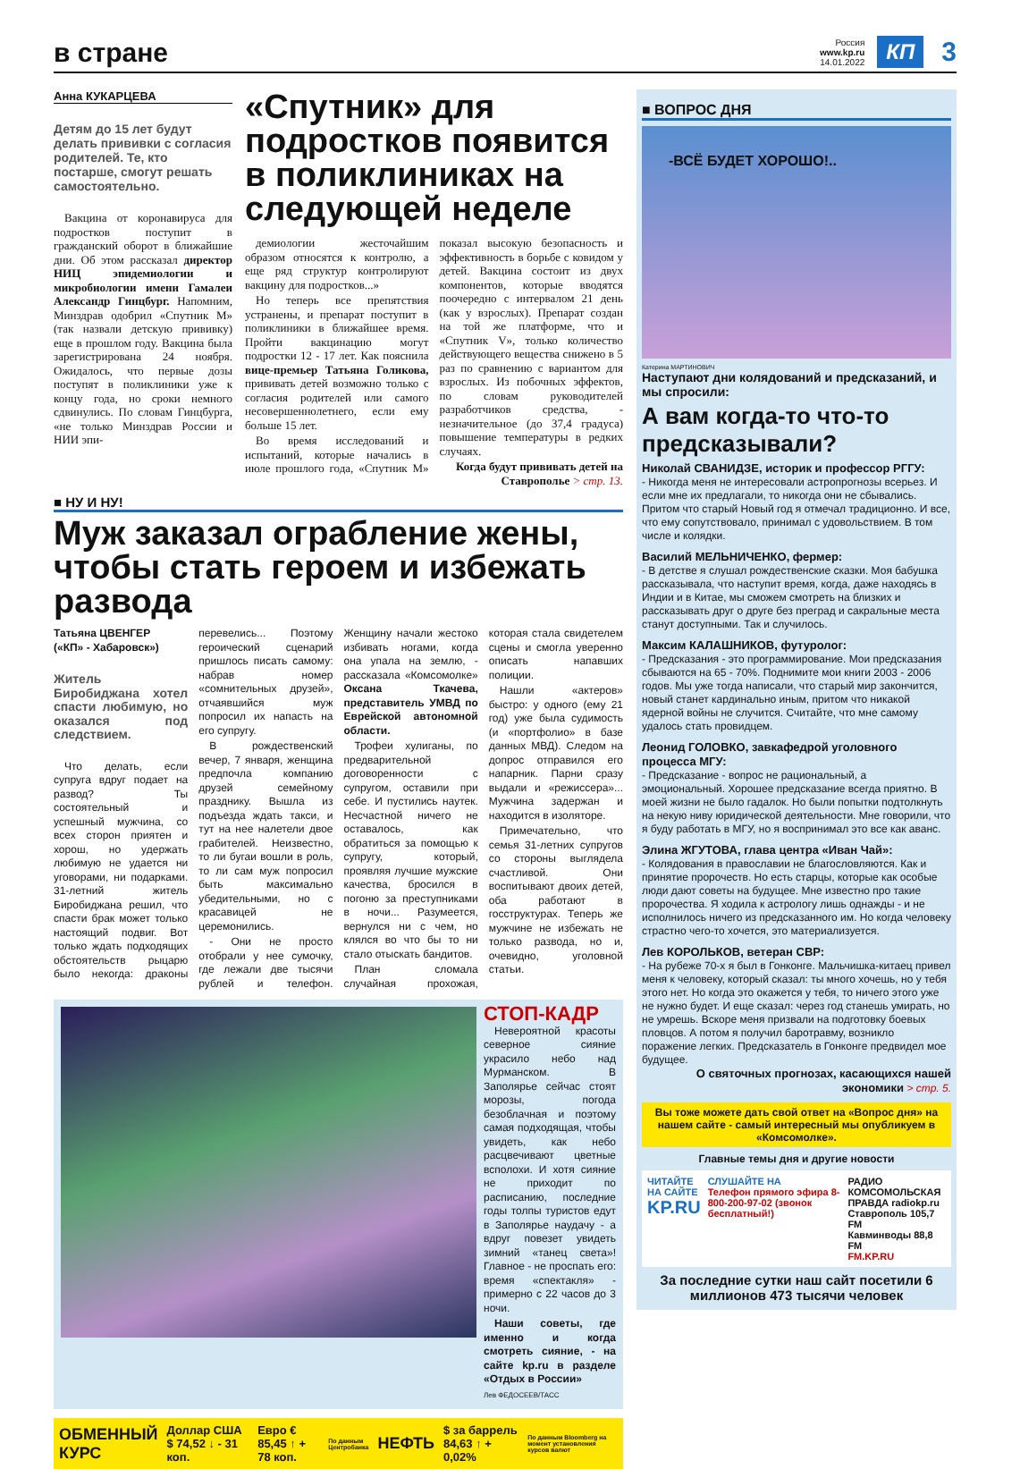в стране
Россия
www.kp.ru
14.01.2022
КП 3
Анна КУКАРЦЕВА
Детям до 15 лет будут делать прививки с согласия родителей. Те, кто постарше, смогут решать самостоятельно.
Вакцина от коронавируса для подростков поступит в гражданский оборот в ближайшие дни. Об этом рассказал директор НИЦ эпидемиологии и микробиологии имени Гамалеи Александр Гинцбург. Напомним, Минздрав одобрил «Спутник М» (так назвали детскую прививку) еще в прошлом году. Вакцина была зарегистрирована 24 ноября. Ожидалось, что первые дозы поступят в поликлиники уже к концу года, но сроки немного сдвинулись. По словам Гинцбурга, «не только Минздрав России и НИИ эпи-
«Спутник» для подростков появится в поликлиниках на следующей неделе
демиологии жесточайшим образом относятся к контролю, а еще ряд структур контролируют вакцину для подростков...»
Но теперь все препятствия устранены, и препарат поступит в поликлиники в ближайшее время. Пройти вакцинацию могут подростки 12 - 17 лет. Как пояснила вице-премьер Татьяна Голикова, прививать детей возможно только с согласия родителей или самого несовершеннолетнего, если ему больше 15 лет.
Во время исследований и испытаний, которые начались в июле прошлого года, «Спутник М» показал высокую безопасность и эффективность в борьбе с ковидом у детей. Вакцина состоит из двух компонентов, которые вводятся поочередно с интервалом 21 день (как у взрослых). Препарат создан на той же платформе, что и «Спутник V», только количество действующего вещества снижено в 5 раз по сравнению с вариантом для взрослых. Из побочных эффектов, по словам руководителей разработчиков средства, - незначительное (до 37,4 градуса) повышение температуры в редких случаях.
Когда будут прививать детей на Ставрополье > стр. 13.
■ НУ И НУ!
Муж заказал ограбление жены, чтобы стать героем и избежать развода
Татьяна ЦВЕНГЕР
(«КП» - Хабаровск»)
Житель Биробиджана хотел спасти любимую, но оказался под следствием.
Что делать, если супруга вдруг подает на развод? Ты состоятельный и успешный мужчина, со всех сторон приятен и хорош, но удержать любимую не удается ни уговорами, ни подарками. 31-летний житель Биробиджана решил, что спасти брак может только настоящий подвиг. Вот только ждать подходящих обстоятельств рыцарю было некогда: драконы перевелись... Поэтому героический сценарий пришлось писать самому: набрав номер «сомнительных друзей», отчаявшийся муж попросил их напасть на его супругу.
В рождественский вечер, 7 января, женщина предпочла компанию друзей семейному празднику. Вышла из подъезда ждать такси, и тут на нее налетели двое грабителей. Неизвестно, то ли бугаи вошли в роль, то ли сам муж попросил быть максимально убедительными, но с красавицей не церемонились.
- Они не просто отобрали у нее сумочку, где лежали две тысячи рублей и телефон. Женщину начали жестоко избивать ногами, когда она упала на землю, - рассказала «Комсомолке» Оксана Ткачева, представитель УМВД по Еврейской автономной области.
Трофеи хулиганы, по предварительной договоренности с супругом, оставили при себе. И пустились наутек. Несчастной ничего не оставалось, как обратиться за помощью к супругу, который, проявляя лучшие мужские качества, бросился в погоню за преступниками в ночи... Разумеется, вернулся ни с чем, но клялся во что бы то ни стало отыскать бандитов.
План сломала случайная прохожая, которая стала свидетелем сцены и смогла уверенно описать напавших полиции.
Нашли «актеров» быстро: у одного (ему 21 год) уже была судимость (и «портфолио» в базе данных МВД). Следом на допрос отправился его напарник. Парни сразу выдали и «режиссера»... Мужчина задержан и находится в изоляторе.
Примечательно, что семья 31-летних супругов со стороны выглядела счастливой. Они воспитывают двоих детей, оба работают в госструктурах. Теперь же мужчине не избежать не только развода, но и, очевидно, уголовной статьи.
СТОП-КАДР
Невероятной красоты северное сияние украсило небо над Мурманском. В Заполярье сейчас стоят морозы, погода безоблачная и поэтому самая подходящая, чтобы увидеть, как небо расцвечивают цветные всполохи. И хотя сияние не приходит по расписанию, последние годы толпы туристов едут в Заполярье наудачу - а вдруг повезет увидеть зимний «танец света»! Главное - не проспать его: время «спектакля» - примерно с 22 часов до 3 ночи.
Наши советы, где именно и когда смотреть сияние, - на сайте kp.ru в разделе «Отдых в России»
Лев ФЕДОСЕЕВ/ТАСС
ОБМЕННЫЙ КУРС Доллар США $ 74,52 ↓ - 31 коп. Евро € 85,45 ↑ + 78 коп. По данным Центробанка НЕФТЬ $ за баррель 84,63 ↑ + 0,02% По данным Bloomberg на момент установления курсов валют
■ ВОПРОС ДНЯ
-ВСЁ БУДЕТ ХОРОШО!..
Катерина МАРТИНОВИЧ
Наступают дни колядований и предсказаний, и мы спросили:
А вам когда-то что-то предсказывали?
Николай СВАНИДЗЕ, историк и профессор РГГУ:
- Никогда меня не интересовали астропрогнозы всерьез. И если мне их предлагали, то никогда они не сбывались. Притом что старый Новый год я отмечал традиционно. И все, что ему сопутствовало, принимал с удовольствием. В том числе и колядки.
Василий МЕЛЬНИЧЕНКО, фермер:
- В детстве я слушал рождественские сказки. Моя бабушка рассказывала, что наступит время, когда, даже находясь в Индии и в Китае, мы сможем смотреть на близких и рассказывать друг о друге без преград и сакральные места станут доступными. Так и случилось.
Максим КАЛАШНИКОВ, футуролог:
- Предсказания - это программирование. Мои предсказания сбываются на 65 - 70%. Поднимите мои книги 2003 - 2006 годов. Мы уже тогда написали, что старый мир закончится, новый станет кардинально иным, притом что никакой ядерной войны не случится. Считайте, что мне самому удалось стать провидцем.
Леонид ГОЛОВКО, завкафедрой уголовного процесса МГУ:
- Предсказание - вопрос не рациональный, а эмоциональный. Хорошее предсказание всегда приятно. В моей жизни не было гадалок. Но были попытки подтолкнуть на некую ниву юридической деятельности. Мне говорили, что я буду работать в МГУ, но я воспринимал это все как аванс.
Элина ЖГУТОВА, глава центра «Иван Чай»:
- Колядования в православии не благословляются. Как и принятие пророчеств. Но есть старцы, которые как особые люди дают советы на будущее. Мне известно про такие пророчества. Я ходила к астрологу лишь однажды - и не исполнилось ничего из предсказанного им. Но когда человеку страстно чего-то хочется, это материализуется.
Лев КОРОЛЬКОВ, ветеран СВР:
- На рубеже 70-х я был в Гонконге. Мальчишка-китаец привел меня к человеку, который сказал: ты много хочешь, но у тебя этого нет. Но когда это окажется у тебя, то ничего этого уже не нужно будет. И еще сказал: через год станешь умирать, но не умрешь. Вскоре меня призвали на подготовку боевых пловцов. А потом я получил баротравму, возникло поражение легких. Предсказатель в Гонконге предвидел мое будущее.
О святочных прогнозах, касающихся нашей экономики > стр. 5.
Вы тоже можете дать свой ответ на «Вопрос дня» на нашем сайте - самый интересный мы опубликуем в «Комсомолке».
Главные темы дня и другие новости
ЧИТАЙТЕ НА САЙТЕ
KP.RU
СЛУШАЙТЕ НА
Телефон прямого эфира 8-800-200-97-02 (звонок бесплатный!)
РАДИО КОМСОМОЛЬСКАЯ ПРАВДА radiokp.ru
Ставрополь 105,7 FM
Кавминводы 88,8 FM
FM.KP.RU
За последние сутки наш сайт посетили 6 миллионов 473 тысячи человек